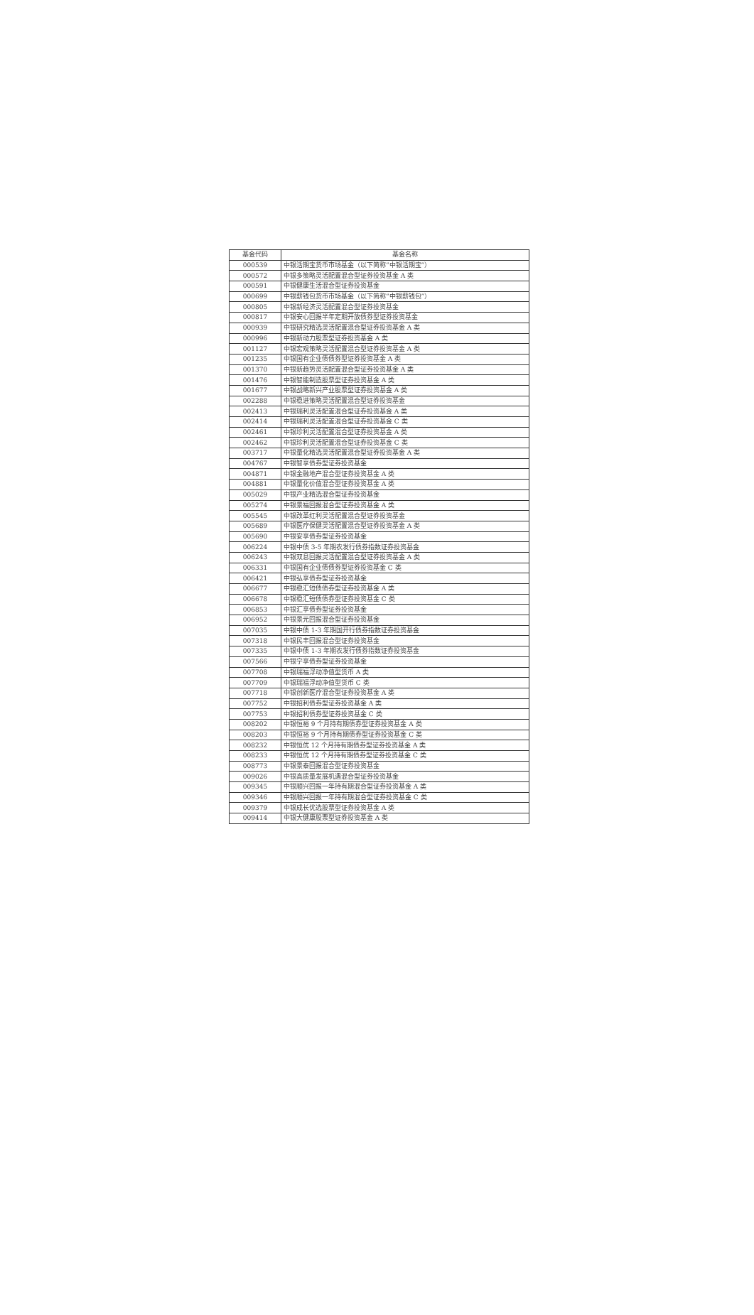| 基金代码 | 基金名称 |
| --- | --- |
| 000539 | 中银活期宝货币市场基金（以下简称“中银活期宝”） |
| 000572 | 中银多策略灵活配置混合型证券投资基金 A 类 |
| 000591 | 中银健康生活混合型证券投资基金 |
| 000699 | 中银薪钱包货币市场基金（以下简称“中银薪钱包”） |
| 000805 | 中银新经济灵活配置混合型证券投资基金 |
| 000817 | 中银安心回报半年定期开放债券型证券投资基金 |
| 000939 | 中银研究精选灵活配置混合型证券投资基金 A 类 |
| 000996 | 中银新动力股票型证券投资基金 A 类 |
| 001127 | 中银宏观策略灵活配置混合型证券投资基金 A 类 |
| 001235 | 中银国有企业债债券型证券投资基金 A 类 |
| 001370 | 中银新趋势灵活配置混合型证券投资基金 A 类 |
| 001476 | 中银智能制造股票型证券投资基金 A 类 |
| 001677 | 中银战略新兴产业股票型证券投资基金 A 类 |
| 002288 | 中银稳进策略灵活配置混合型证券投资基金 |
| 002413 | 中银瑞利灵活配置混合型证券投资基金 A 类 |
| 002414 | 中银瑞利灵活配置混合型证券投资基金 C 类 |
| 002461 | 中银珍利灵活配置混合型证券投资基金 A 类 |
| 002462 | 中银珍利灵活配置混合型证券投资基金 C 类 |
| 003717 | 中银量化精选灵活配置混合型证券投资基金 A 类 |
| 004767 | 中银智享债券型证券投资基金 |
| 004871 | 中银金融地产混合型证券投资基金 A 类 |
| 004881 | 中银量化价值混合型证券投资基金 A 类 |
| 005029 | 中银产业精选混合型证券投资基金 |
| 005274 | 中银景福回报混合型证券投资基金 A 类 |
| 005545 | 中银改革红利灵活配置混合型证券投资基金 |
| 005689 | 中银医疗保健灵活配置混合型证券投资基金 A 类 |
| 005690 | 中银安享债券型证券投资基金 |
| 006224 | 中银中债 3-5 年期农发行债券指数证券投资基金 |
| 006243 | 中银双息回报灵活配置混合型证券投资基金 A 类 |
| 006331 | 中银国有企业债债券型证券投资基金 C 类 |
| 006421 | 中银弘享债券型证券投资基金 |
| 006677 | 中银稳汇短债债券型证券投资基金 A 类 |
| 006678 | 中银稳汇短债债券型证券投资基金 C 类 |
| 006853 | 中银汇享债券型证券投资基金 |
| 006952 | 中银景元回报混合型证券投资基金 |
| 007035 | 中银中债 1-3 年期国开行债券指数证券投资基金 |
| 007318 | 中银民丰回报混合型证券投资基金 |
| 007335 | 中银中债 1-3 年期农发行债券指数证券投资基金 |
| 007566 | 中银宁享债券型证券投资基金 |
| 007708 | 中银瑞福浮动净值型货币 A 类 |
| 007709 | 中银瑞福浮动净值型货币 C 类 |
| 007718 | 中银创新医疗混合型证券投资基金 A 类 |
| 007752 | 中银招利债券型证券投资基金 A 类 |
| 007753 | 中银招利债券型证券投资基金 C 类 |
| 008202 | 中银恒裕 9 个月持有期债券型证券投资基金 A 类 |
| 008203 | 中银恒裕 9 个月持有期债券型证券投资基金 C 类 |
| 008232 | 中银恒优 12 个月持有期债券型证券投资基金 A 类 |
| 008233 | 中银恒优 12 个月持有期债券型证券投资基金 C 类 |
| 008773 | 中银景泰回报混合型证券投资基金 |
| 009026 | 中银高质量发展机遇混合型证券投资基金 |
| 009345 | 中银顺兴回报一年持有期混合型证券投资基金 A 类 |
| 009346 | 中银顺兴回报一年持有期混合型证券投资基金 C 类 |
| 009379 | 中银成长优选股票型证券投资基金 A 类 |
| 009414 | 中银大健康股票型证券投资基金 A 类 |